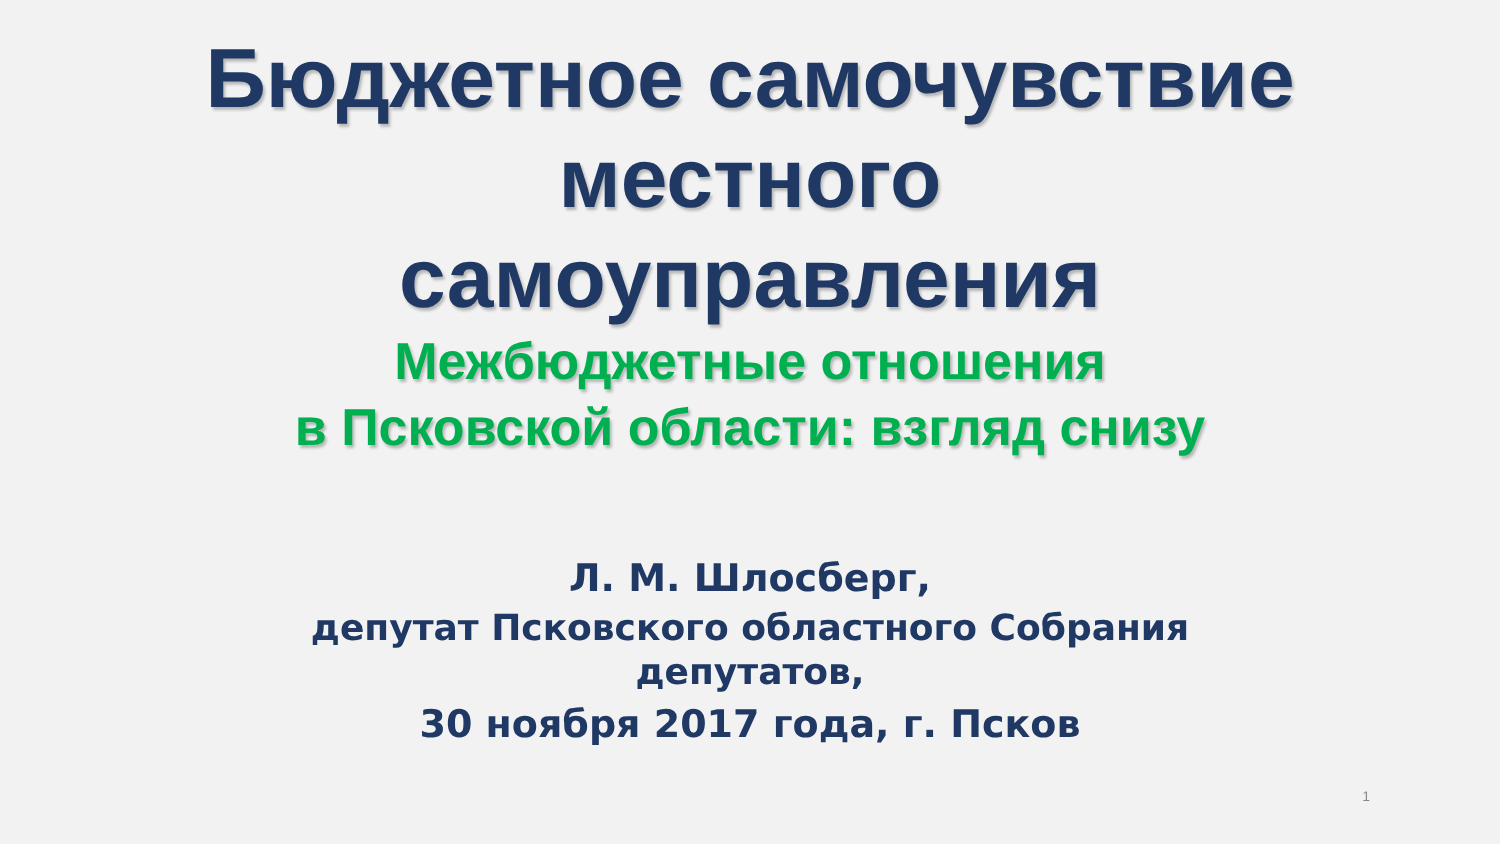Бюджетное самочувствие
местного
самоуправления
Межбюджетные отношения
в Псковской области: взгляд снизу
Л. М. Шлосберг,
депутат Псковского областного Собрания
депутатов,
30 ноября 2017 года, г. Псков
1